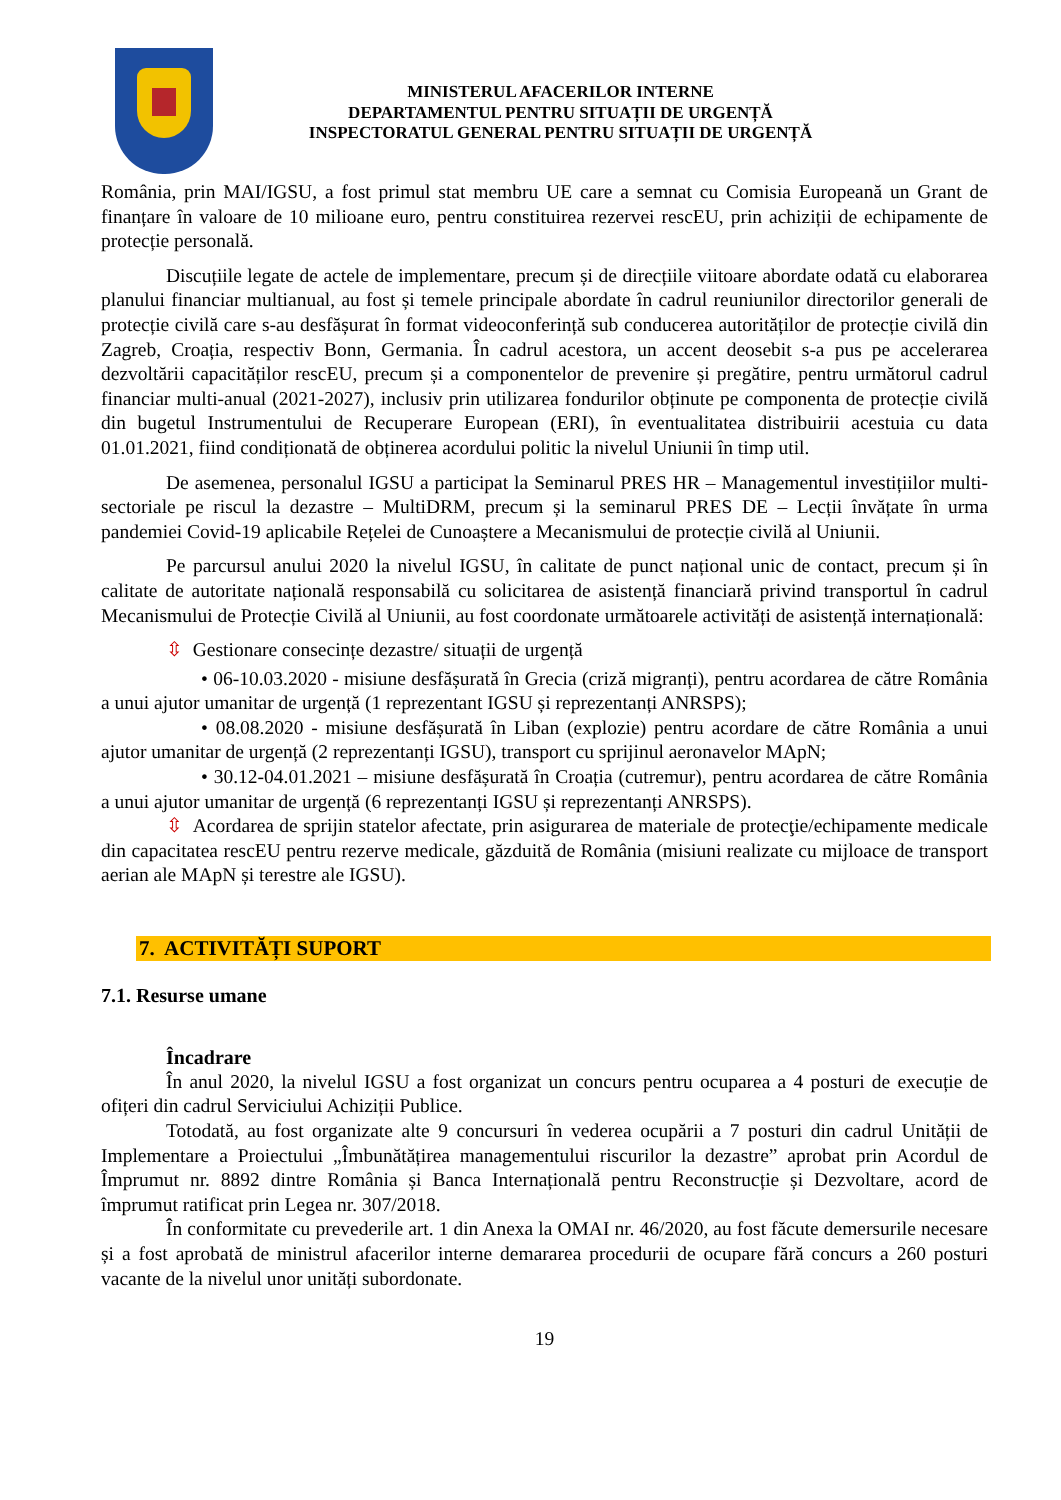MINISTERUL AFACERILOR INTERNE
DEPARTAMENTUL PENTRU SITUAȚII DE URGENȚĂ
INSPECTORATUL GENERAL PENTRU SITUAȚII DE URGENȚĂ
România, prin MAI/IGSU, a fost primul stat membru UE care a semnat cu Comisia Europeană un Grant de finanțare în valoare de 10 milioane euro, pentru constituirea rezervei rescEU, prin achiziții de echipamente de protecție personală.
Discuțiile legate de actele de implementare, precum și de direcțiile viitoare abordate odată cu elaborarea planului financiar multianual, au fost și temele principale abordate în cadrul reuniunilor directorilor generali de protecție civilă care s-au desfășurat în format videoconferință sub conducerea autorităților de protecție civilă din Zagreb, Croația, respectiv Bonn, Germania. În cadrul acestora, un accent deosebit s-a pus pe accelerarea dezvoltării capacităților rescEU, precum și a componentelor de prevenire și pregătire, pentru următorul cadrul financiar multi-anual (2021-2027), inclusiv prin utilizarea fondurilor obținute pe componenta de protecție civilă din bugetul Instrumentului de Recuperare European (ERI), în eventualitatea distribuirii acestuia cu data 01.01.2021, fiind condiționată de obținerea acordului politic la nivelul Uniunii în timp util.
De asemenea, personalul IGSU a participat la Seminarul PRES HR – Managementul investițiilor multi-sectoriale pe riscul la dezastre – MultiDRM, precum și la seminarul PRES DE – Lecții învățate în urma pandemiei Covid-19 aplicabile Rețelei de Cunoaștere a Mecanismului de protecție civilă al Uniunii.
Pe parcursul anului 2020 la nivelul IGSU, în calitate de punct național unic de contact, precum și în calitate de autoritate națională responsabilă cu solicitarea de asistență financiară privind transportul în cadrul Mecanismului de Protecție Civilă al Uniunii, au fost coordonate următoarele activități de asistență internațională:
⇳ Gestionare consecințe dezastre/ situații de urgență
• 06-10.03.2020 - misiune desfășurată în Grecia (criză migranți), pentru acordarea de către România a unui ajutor umanitar de urgență (1 reprezentant IGSU și reprezentanți ANRSPS);
• 08.08.2020 - misiune desfășurată în Liban (explozie) pentru acordare de către România a unui ajutor umanitar de urgență (2 reprezentanți IGSU), transport cu sprijinul aeronavelor MApN;
• 30.12-04.01.2021 – misiune desfășurată în Croația (cutremur), pentru acordarea de către România a unui ajutor umanitar de urgență (6 reprezentanți IGSU și reprezentanți ANRSPS).
⇳ Acordarea de sprijin statelor afectate, prin asigurarea de materiale de protecţie/echipamente medicale din capacitatea rescEU pentru rezerve medicale, găzduită de România (misiuni realizate cu mijloace de transport aerian ale MApN și terestre ale IGSU).
7. ACTIVITĂȚI SUPORT
7.1. Resurse umane
Încadrare
În anul 2020, la nivelul IGSU a fost organizat un concurs pentru ocuparea a 4 posturi de execuție de ofițeri din cadrul Serviciului Achiziții Publice.
Totodată, au fost organizate alte 9 concursuri în vederea ocupării a 7 posturi din cadrul Unității de Implementare a Proiectului „Îmbunătățirea managementului riscurilor la dezastre” aprobat prin Acordul de Împrumut nr. 8892 dintre România și Banca Internațională pentru Reconstrucție și Dezvoltare, acord de împrumut ratificat prin Legea nr. 307/2018.
În conformitate cu prevederile art. 1 din Anexa la OMAI nr. 46/2020, au fost făcute demersurile necesare și a fost aprobată de ministrul afacerilor interne demararea procedurii de ocupare fără concurs a 260 posturi vacante de la nivelul unor unități subordonate.
19